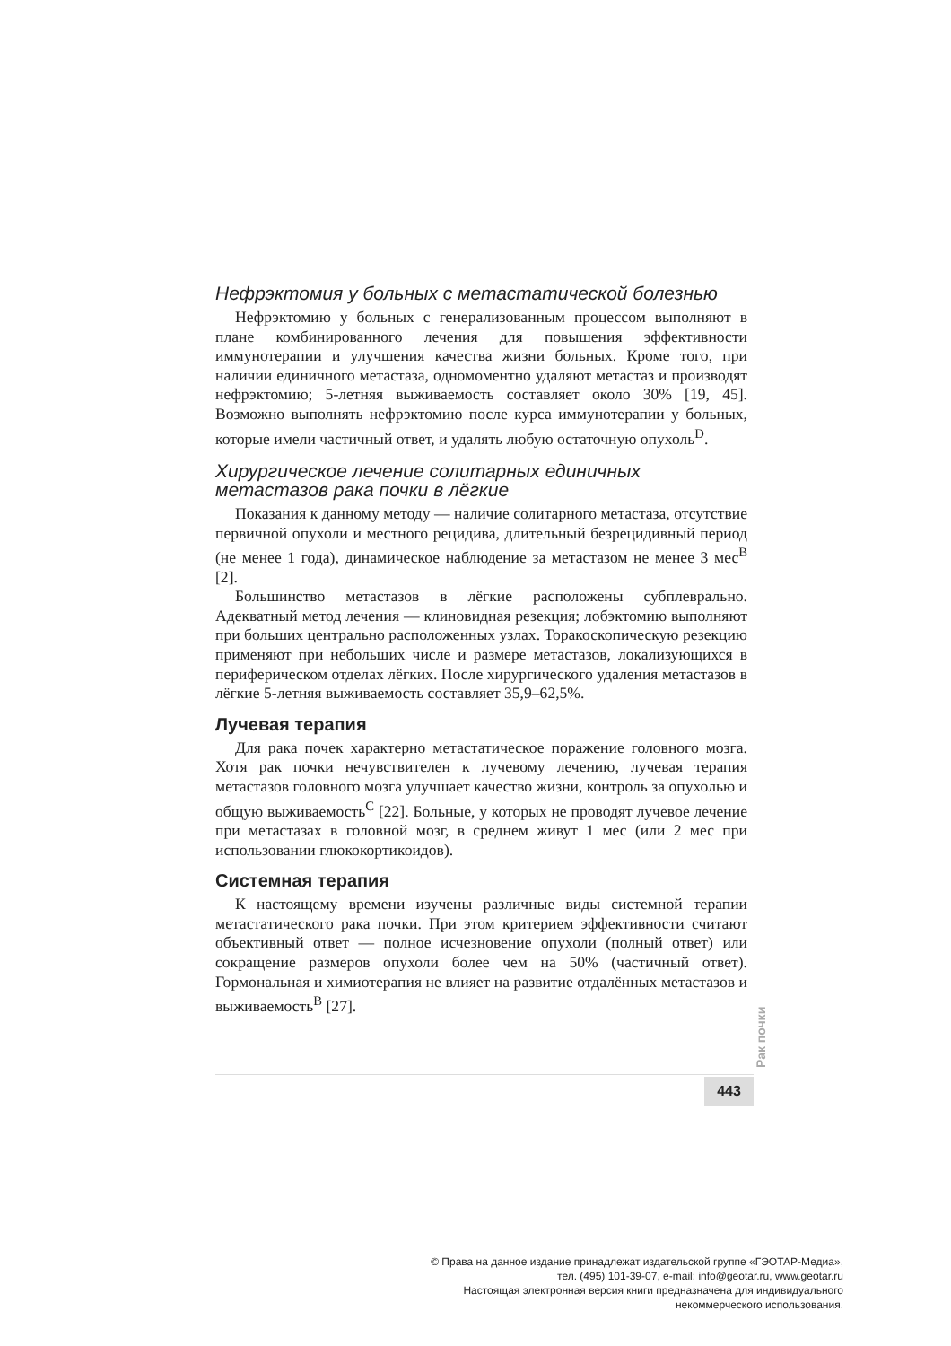Нефрэктомия у больных с метастатической болезнью
Нефрэктомию у больных с генерализованным процессом выполняют в плане комбинированного лечения для повышения эффективности иммунотерапии и улучшения качества жизни больных. Кроме того, при наличии единичного метастаза, одномоментно удаляют метастаз и производят нефрэктомию; 5-летняя выживаемость составляет около 30% [19, 45]. Возможно выполнять нефрэктомию после курса иммунотерапии у больных, которые имели частичный ответ, и удалять любую остаточную опухоль<sup>D</sup>.
Хирургическое лечение солитарных единичных метастазов рака почки в лёгкие
Показания к данному методу — наличие солитарного метастаза, отсутствие первичной опухоли и местного рецидива, длительный безрецидивный период (не менее 1 года), динамическое наблюдение за метастазом не менее 3 мес<sup>B</sup> [2].
Большинство метастазов в лёгкие расположены субплеврально. Адекватный метод лечения — клиновидная резекция; лобэктомию выполняют при больших центрально расположенных узлах. Торакоскопическую резекцию применяют при небольших числе и размере метастазов, локализующихся в периферическом отделах лёгких. После хирургического удаления метастазов в лёгкие 5-летняя выживаемость составляет 35,9–62,5%.
Лучевая терапия
Для рака почек характерно метастатическое поражение головного мозга. Хотя рак почки нечувствителен к лучевому лечению, лучевая терапия метастазов головного мозга улучшает качество жизни, контроль за опухолью и общую выживаемость<sup>C</sup> [22]. Больные, у которых не проводят лучевое лечение при метастазах в головной мозг, в среднем живут 1 мес (или 2 мес при использовании глюкокортикоидов).
Системная терапия
К настоящему времени изучены различные виды системной терапии метастатического рака почки. При этом критерием эффективности считают объективный ответ — полное исчезновение опухоли (полный ответ) или сокращение размеров опухоли более чем на 50% (частичный ответ). Гормональная и химиотерапия не влияет на развитие отдалённых метастазов и выживаемость<sup>B</sup> [27].
Рак почки
443
© Права на данное издание принадлежат издательской группе «ГЭОТАР-Медиа»,
тел. (495) 101-39-07, e-mail: info@geotar.ru, www.geotar.ru
Настоящая электронная версия книги предназначена для индивидуального
некоммерческого использования.